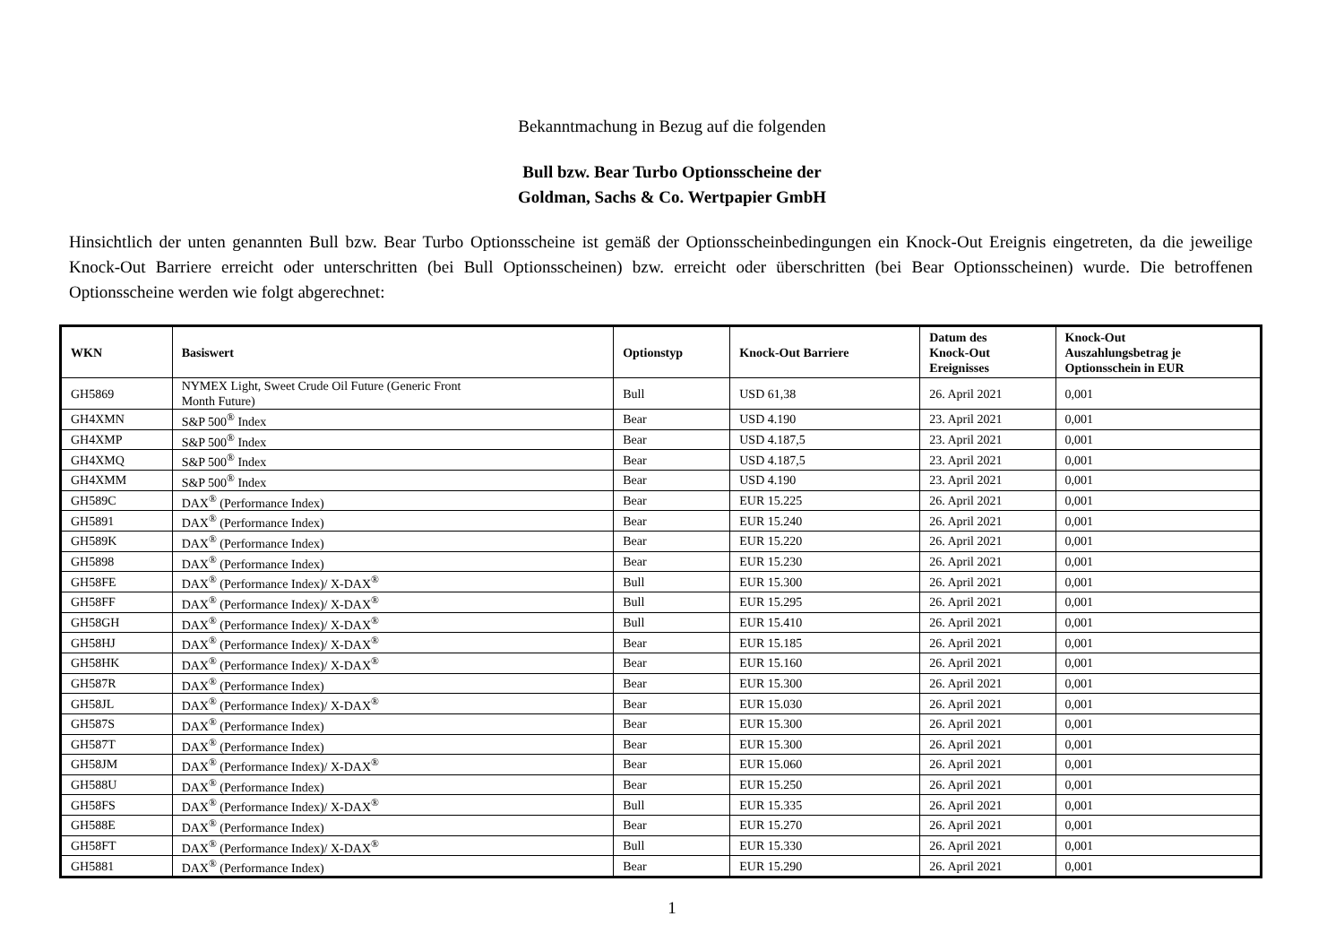Bekanntmachung in Bezug auf die folgenden
Bull bzw. Bear Turbo Optionsscheine der
Goldman, Sachs & Co. Wertpapier GmbH
Hinsichtlich der unten genannten Bull bzw. Bear Turbo Optionsscheine ist gemäß der Optionsscheinbedingungen ein Knock-Out Ereignis eingetreten, da die jeweilige Knock-Out Barriere erreicht oder unterschritten (bei Bull Optionsscheinen) bzw. erreicht oder überschritten (bei Bear Optionsscheinen) wurde. Die betroffenen Optionsscheine werden wie folgt abgerechnet:
| WKN | Basiswert | Optionstyp | Knock-Out Barriere | Datum des Knock-Out Ereignisses | Knock-Out Auszahlungsbetrag je Optionsschein in EUR |
| --- | --- | --- | --- | --- | --- |
| GH5869 | NYMEX Light, Sweet Crude Oil Future (Generic Front Month Future) | Bull | USD 61,38 | 26. April 2021 | 0,001 |
| GH4XMN | S&P 500<sup>®</sup> Index | Bear | USD 4.190 | 23. April 2021 | 0,001 |
| GH4XMP | S&P 500<sup>®</sup> Index | Bear | USD 4.187,5 | 23. April 2021 | 0,001 |
| GH4XMQ | S&P 500<sup>®</sup> Index | Bear | USD 4.187,5 | 23. April 2021 | 0,001 |
| GH4XMM | S&P 500<sup>®</sup> Index | Bear | USD 4.190 | 23. April 2021 | 0,001 |
| GH589C | DAX<sup>®</sup> (Performance Index) | Bear | EUR 15.225 | 26. April 2021 | 0,001 |
| GH5891 | DAX<sup>®</sup> (Performance Index) | Bear | EUR 15.240 | 26. April 2021 | 0,001 |
| GH589K | DAX<sup>®</sup> (Performance Index) | Bear | EUR 15.220 | 26. April 2021 | 0,001 |
| GH5898 | DAX<sup>®</sup> (Performance Index) | Bear | EUR 15.230 | 26. April 2021 | 0,001 |
| GH58FE | DAX<sup>®</sup> (Performance Index)/ X-DAX<sup>®</sup> | Bull | EUR 15.300 | 26. April 2021 | 0,001 |
| GH58FF | DAX<sup>®</sup> (Performance Index)/ X-DAX<sup>®</sup> | Bull | EUR 15.295 | 26. April 2021 | 0,001 |
| GH58GH | DAX<sup>®</sup> (Performance Index)/ X-DAX<sup>®</sup> | Bull | EUR 15.410 | 26. April 2021 | 0,001 |
| GH58HJ | DAX<sup>®</sup> (Performance Index)/ X-DAX<sup>®</sup> | Bear | EUR 15.185 | 26. April 2021 | 0,001 |
| GH58HK | DAX<sup>®</sup> (Performance Index)/ X-DAX<sup>®</sup> | Bear | EUR 15.160 | 26. April 2021 | 0,001 |
| GH587R | DAX<sup>®</sup> (Performance Index) | Bear | EUR 15.300 | 26. April 2021 | 0,001 |
| GH58JL | DAX<sup>®</sup> (Performance Index)/ X-DAX<sup>®</sup> | Bear | EUR 15.030 | 26. April 2021 | 0,001 |
| GH587S | DAX<sup>®</sup> (Performance Index) | Bear | EUR 15.300 | 26. April 2021 | 0,001 |
| GH587T | DAX<sup>®</sup> (Performance Index) | Bear | EUR 15.300 | 26. April 2021 | 0,001 |
| GH58JM | DAX<sup>®</sup> (Performance Index)/ X-DAX<sup>®</sup> | Bear | EUR 15.060 | 26. April 2021 | 0,001 |
| GH588U | DAX<sup>®</sup> (Performance Index) | Bear | EUR 15.250 | 26. April 2021 | 0,001 |
| GH58FS | DAX<sup>®</sup> (Performance Index)/ X-DAX<sup>®</sup> | Bull | EUR 15.335 | 26. April 2021 | 0,001 |
| GH588E | DAX<sup>®</sup> (Performance Index) | Bear | EUR 15.270 | 26. April 2021 | 0,001 |
| GH58FT | DAX<sup>®</sup> (Performance Index)/ X-DAX<sup>®</sup> | Bull | EUR 15.330 | 26. April 2021 | 0,001 |
| GH5881 | DAX<sup>®</sup> (Performance Index) | Bear | EUR 15.290 | 26. April 2021 | 0,001 |
1